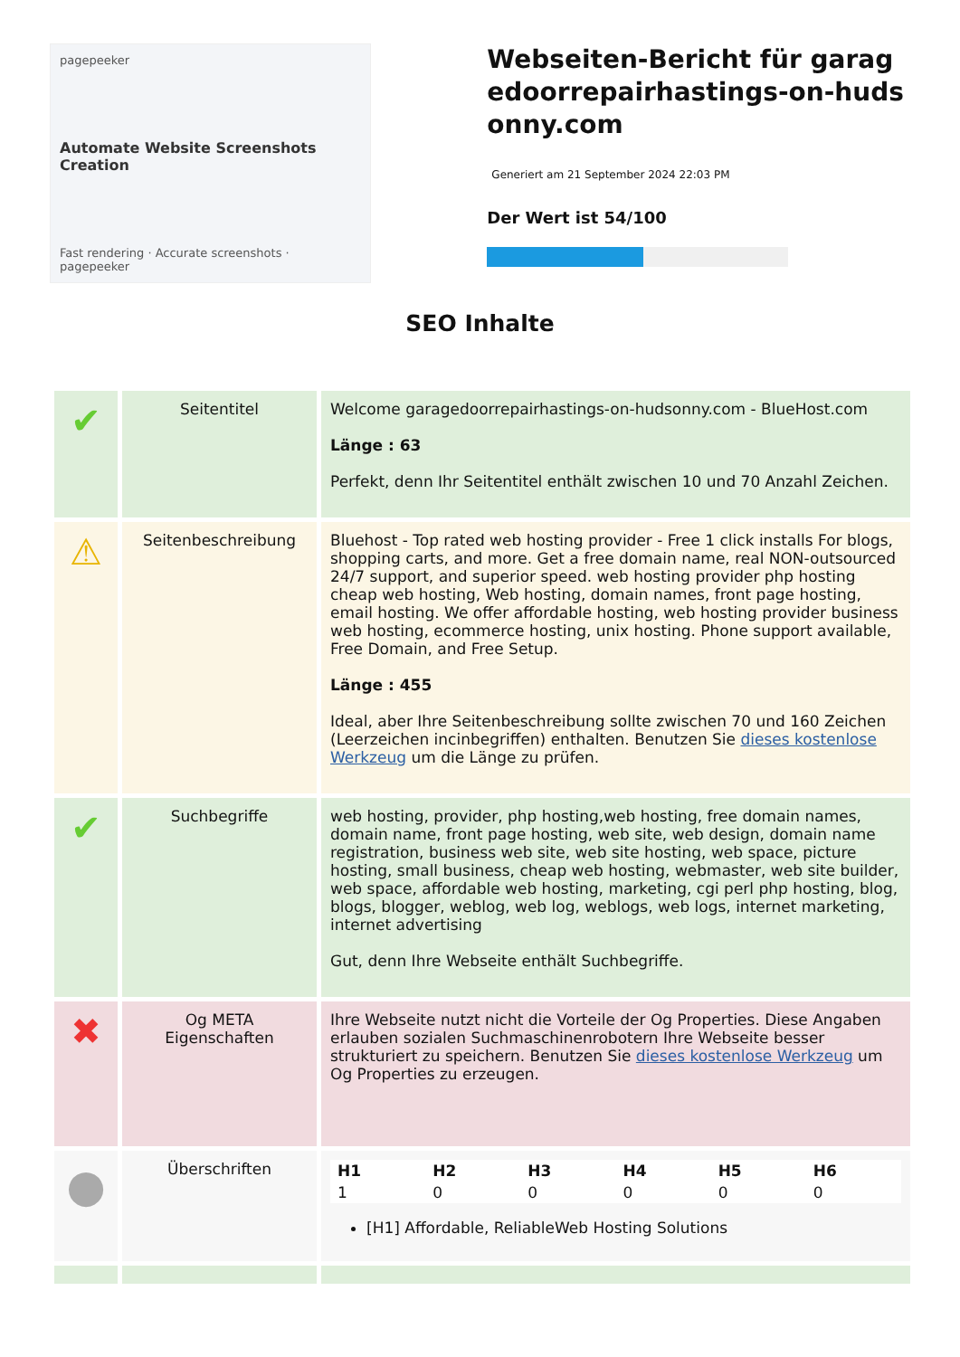pagepeeker
Automate Website Screenshots Creation
Fast rendering · Accurate screenshots · pagepeeker
Webseiten-Bericht für garagedoorrepairhastings-on-hudsonny.com
Generiert am 21 September 2024 22:03 PM
Der Wert ist 54/100
SEO Inhalte
| ✔ | Seitentitel | Welcome garagedoorrepairhastings-on-hudsonny.com - BlueHost.com Länge : 63 Perfekt, denn Ihr Seitentitel enthält zwischen 10 und 70 Anzahl Zeichen. |
| ⚠ | Seitenbeschreibung | Bluehost - Top rated web hosting provider - Free 1 click installs For blogs, shopping carts, and more. Get a free domain name, real NON-outsourced 24/7 support, and superior speed. web hosting provider php hosting cheap web hosting, Web hosting, domain names, front page hosting, email hosting. We offer affordable hosting, web hosting provider business web hosting, ecommerce hosting, unix hosting. Phone support available, Free Domain, and Free Setup. Länge : 455 Ideal, aber Ihre Seitenbeschreibung sollte zwischen 70 und 160 Zeichen (Leerzeichen incinbegriffen) enthalten. Benutzen Sie dieses kostenlose Werkzeug um die Länge zu prüfen. |
| ✔ | Suchbegriffe | web hosting, provider, php hosting,web hosting, free domain names, domain name, front page hosting, web site, web design, domain name registration, business web site, web site hosting, web space, picture hosting, small business, cheap web hosting, webmaster, web site builder, web space, affordable web hosting, marketing, cgi perl php hosting, blog, blogs, blogger, weblog, web log, weblogs, web logs, internet marketing, internet advertising Gut, denn Ihre Webseite enthält Suchbegriffe. |
| ✖ | Og META Eigenschaften | Ihre Webseite nutzt nicht die Vorteile der Og Properties. Diese Angaben erlauben sozialen Suchmaschinenrobotern Ihre Webseite besser strukturiert zu speichern. Benutzen Sie dieses kostenlose Werkzeug um Og Properties zu erzeugen. |
| ● | Überschriften | / H1 / H2 / H3 / H4 / H5 / H6 / / --- / --- / --- / --- / --- / --- / / 1 / 0 / 0 / 0 / 0 / 0 / [H1] Affordable, ReliableWeb Hosting Solutions |